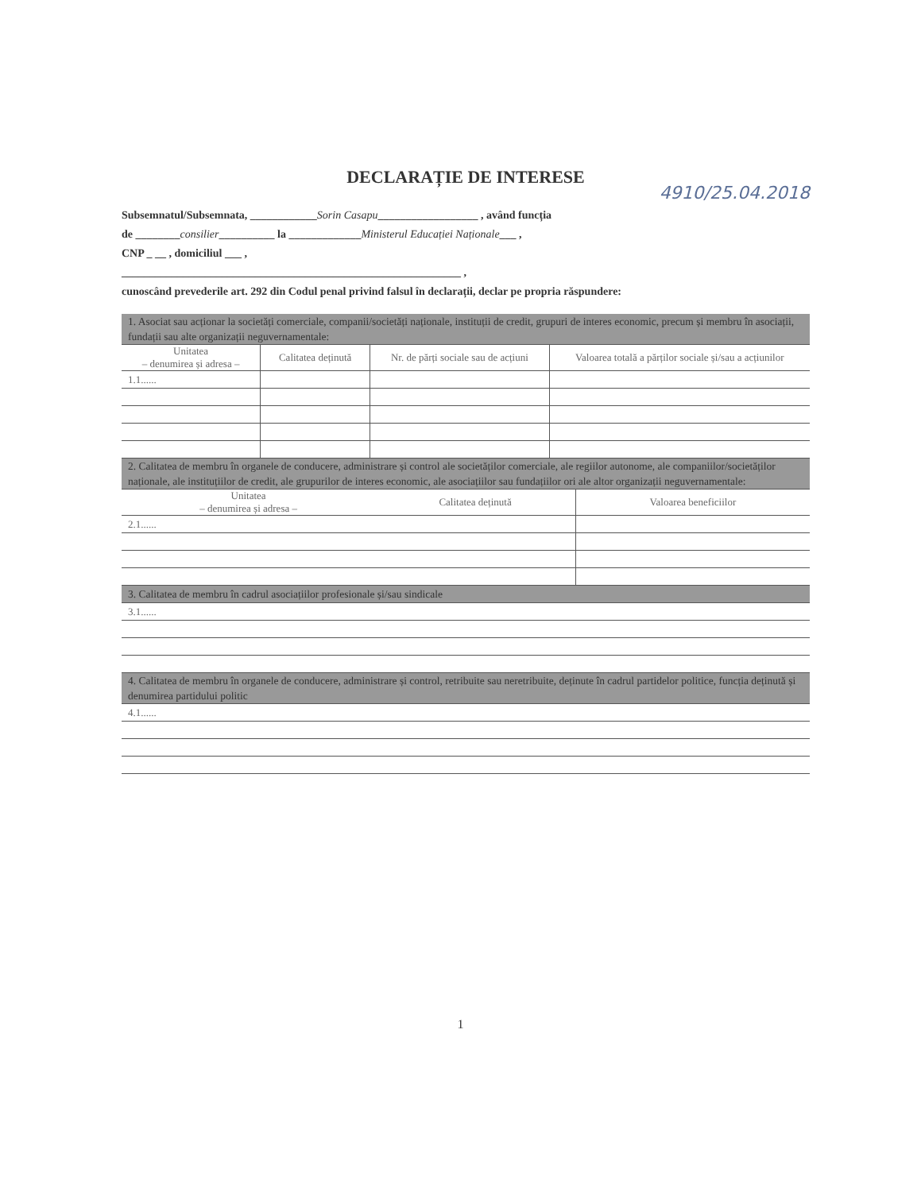DECLARAȚIE DE INTERESE
4910/25.04.2018
Subsemnatul/Subsemnata, ____________Sorin Casapu__________________ , având funcția
de ________consilier__________ la _____________Ministerul Educației Naționale___ ,
CNP _ __ , domiciliul ___ ,
_____________________________________________________________ ,
cunoscând prevederile art. 292 din Codul penal privind falsul în declarații, declar pe propria răspundere:
| 1. Asociat sau acționar la societăți comerciale, companii/societăți naționale, instituții de credit, grupuri de interes economic, precum și membru în asociații, fundații sau alte organizații neguvernamentale: | | | |
| Unitatea – denumirea și adresa – | Calitatea deținută | Nr. de părți sociale sau de acțiuni | Valoarea totală a părților sociale și/sau a acțiunilor |
| 1.1...... | | | |
| 2. Calitatea de membru în organele de conducere, administrare și control ale societăților comerciale, ale regiilor autonome, ale companiilor/societăților naționale, ale instituțiilor de credit, ale grupurilor de interes economic, ale asociațiilor sau fundațiilor ori ale altor organizații neguvernamentale: | | |
| Unitatea – denumirea și adresa – | Calitatea deținută | Valoarea beneficiilor |
| 2.1...... | | |
| 3. Calitatea de membru în cadrul asociațiilor profesionale și/sau sindicale | | |
| 3.1...... | | |
| 4. Calitatea de membru în organele de conducere, administrare și control, retribuite sau neretribuite, deținute în cadrul partidelor politice, funcția deținută și denumirea partidului politic | | |
| 4.1...... | | |
1